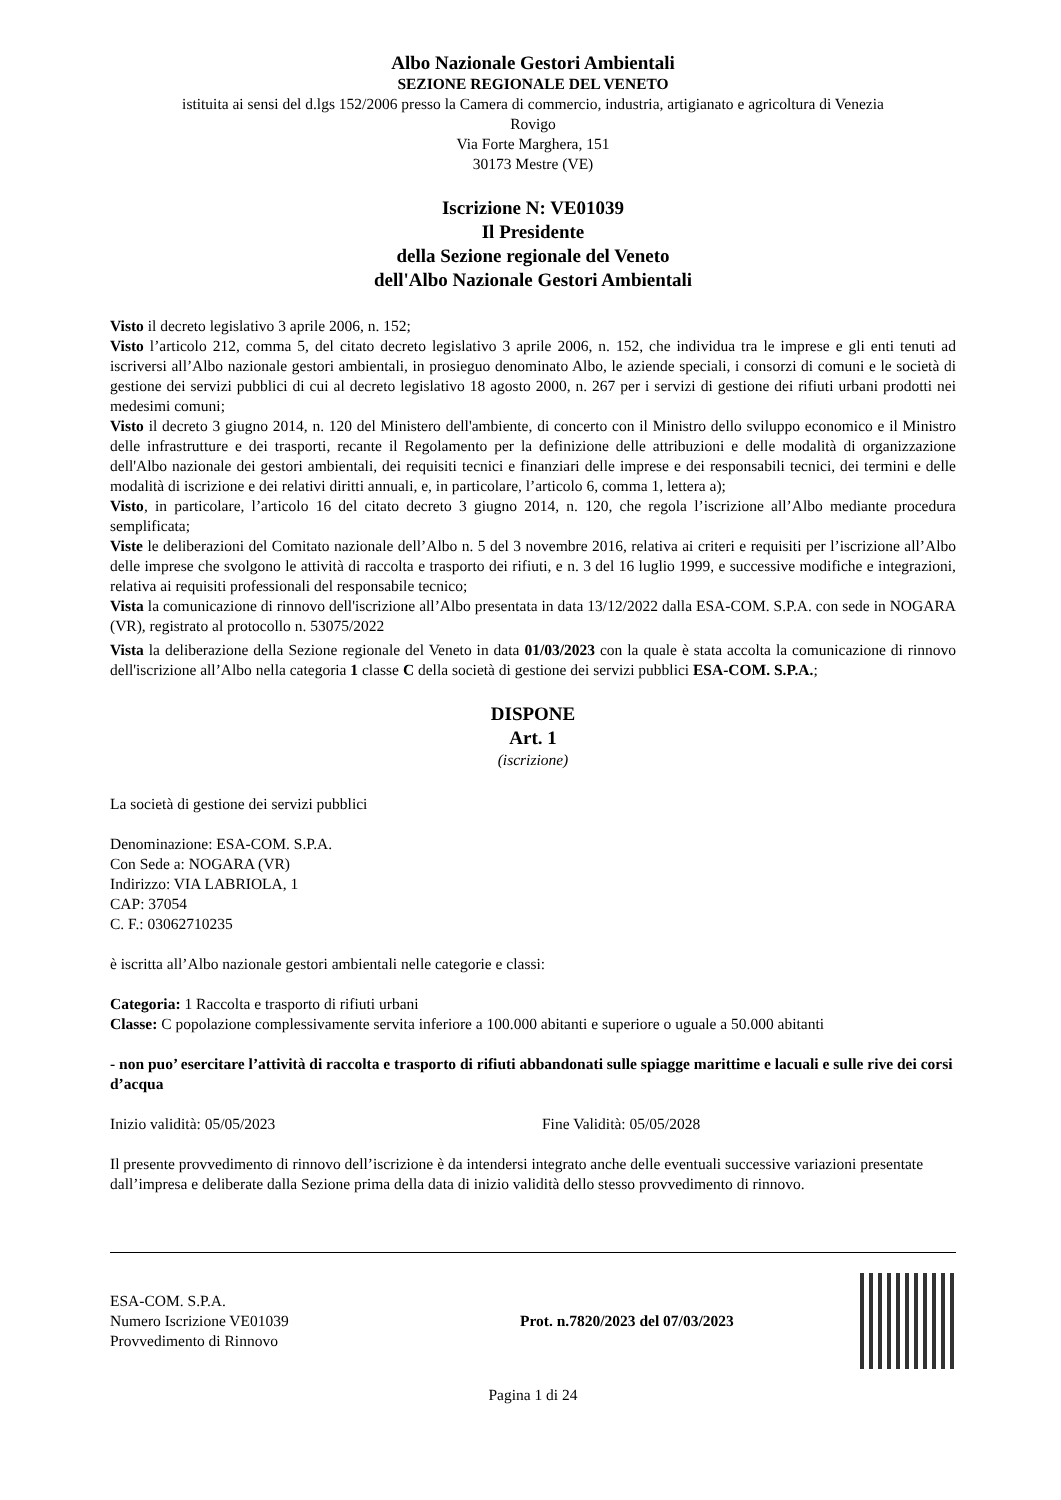Albo Nazionale Gestori Ambientali
SEZIONE REGIONALE DEL VENETO
istituita ai sensi del d.lgs 152/2006 presso la Camera di commercio, industria, artigianato e agricoltura di Venezia
Rovigo
Via Forte Marghera, 151
30173 Mestre (VE)
Iscrizione N: VE01039
Il Presidente
della Sezione regionale del Veneto
dell'Albo Nazionale Gestori Ambientali
Visto il decreto legislativo 3 aprile 2006, n. 152;
Visto l’articolo 212, comma 5, del citato decreto legislativo 3 aprile 2006, n. 152, che individua tra le imprese e gli enti tenuti ad iscriversi all’Albo nazionale gestori ambientali, in prosieguo denominato Albo, le aziende speciali, i consorzi di comuni e le società di gestione dei servizi pubblici di cui al decreto legislativo 18 agosto 2000, n. 267 per i servizi di gestione dei rifiuti urbani prodotti nei medesimi comuni;
Visto il decreto 3 giugno 2014, n. 120 del Ministero dell'ambiente, di concerto con il Ministro dello sviluppo economico e il Ministro delle infrastrutture e dei trasporti, recante il Regolamento per la definizione delle attribuzioni e delle modalità di organizzazione dell'Albo nazionale dei gestori ambientali, dei requisiti tecnici e finanziari delle imprese e dei responsabili tecnici, dei termini e delle modalità di iscrizione e dei relativi diritti annuali, e, in particolare, l’articolo 6, comma 1, lettera a);
Visto, in particolare, l’articolo 16 del citato decreto 3 giugno 2014, n. 120, che regola l’iscrizione all’Albo mediante procedura semplificata;
Viste le deliberazioni del Comitato nazionale dell’Albo n. 5 del 3 novembre 2016, relativa ai criteri e requisiti per l’iscrizione all’Albo delle imprese che svolgono le attività di raccolta e trasporto dei rifiuti, e n. 3 del 16 luglio 1999, e successive modifiche e integrazioni, relativa ai requisiti professionali del responsabile tecnico;
Vista la comunicazione di rinnovo dell'iscrizione all’Albo presentata in data 13/12/2022 dalla ESA-COM. S.P.A. con sede in NOGARA (VR), registrato al protocollo n. 53075/2022
Vista la deliberazione della Sezione regionale del Veneto in data 01/03/2023 con la quale è stata accolta la comunicazione di rinnovo dell'iscrizione all’Albo nella categoria 1 classe C della società di gestione dei servizi pubblici ESA-COM. S.P.A.;
DISPONE
Art. 1
(iscrizione)
La società di gestione dei servizi pubblici
Denominazione: ESA-COM. S.P.A.
Con Sede a: NOGARA (VR)
Indirizzo: VIA LABRIOLA, 1
CAP: 37054
C. F.: 03062710235
è iscritta all’Albo nazionale gestori ambientali nelle categorie e classi:
Categoria: 1 Raccolta e trasporto di rifiuti urbani
Classe: C popolazione complessivamente servita inferiore a 100.000 abitanti e superiore o uguale a 50.000 abitanti
- non puo’ esercitare l’attività di raccolta e trasporto di rifiuti abbandonati sulle spiagge marittime e lacuali e sulle rive dei corsi d’acqua
Inizio validità: 05/05/2023 Fine Validità: 05/05/2028
Il presente provvedimento di rinnovo dell’iscrizione è da intendersi integrato anche delle eventuali successive variazioni presentate dall’impresa e deliberate dalla Sezione prima della data di inizio validità dello stesso provvedimento di rinnovo.
ESA-COM. S.P.A.
Numero Iscrizione VE01039
Provvedimento di Rinnovo
Prot. n.7820/2023 del 07/03/2023
Pagina 1 di 24